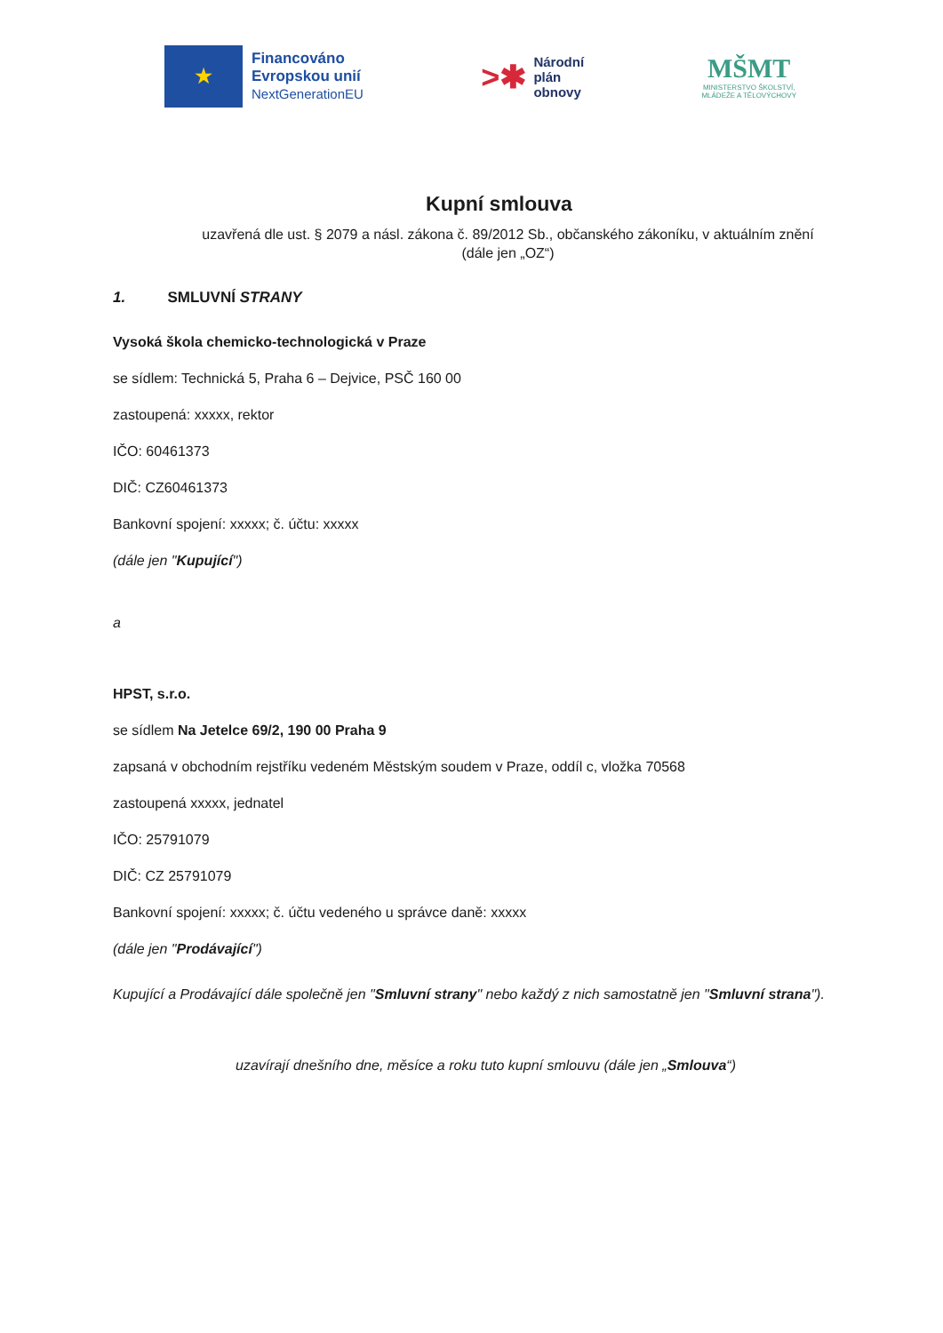★
Financováno
Evropskou unií
NextGenerationEU
>✱
Národní
plán
obnovy
MŠMT
MINISTERSTVO ŠKOLSTVÍ,
MLÁDEŽE A TĚLOVÝCHOVY
Kupní smlouva
uzavřená dle ust. § 2079 a násl. zákona č. 89/2012 Sb., občanského zákoníku, v aktuálním znění
(dále jen „OZ“)
1. SMLUVNÍ STRANY
Vysoká škola chemicko-technologická v Praze
se sídlem: Technická 5, Praha 6 – Dejvice, PSČ 160 00
zastoupená: xxxxx, rektor
IČO: 60461373
DIČ: CZ60461373
Bankovní spojení: xxxxx; č. účtu: xxxxx
(dále jen "Kupující")
a
HPST, s.r.o.
se sídlem Na Jetelce 69/2, 190 00 Praha 9
zapsaná v obchodním rejstříku vedeném Městským soudem v Praze, oddíl c, vložka 70568
zastoupená xxxxx, jednatel
IČO: 25791079
DIČ: CZ 25791079
Bankovní spojení: xxxxx; č. účtu vedeného u správce daně: xxxxx
(dále jen "Prodávající")
Kupující a Prodávající dále společně jen "Smluvní strany" nebo každý z nich samostatně jen "Smluvní strana").
uzavírají dnešního dne, měsíce a roku tuto kupní smlouvu (dále jen „Smlouva“)